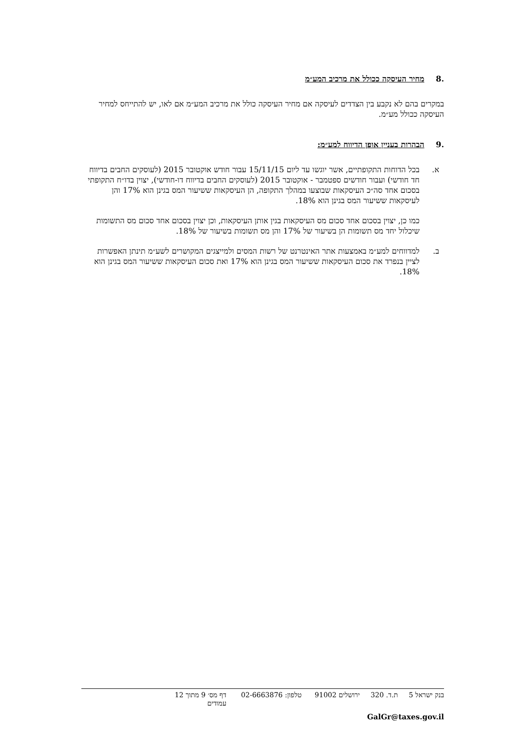.8 מחיר העיסקה ככולל את מרכיב המע״מ
במקרים בהם לא נקבע בין הצדדים לעיסקה אם מחיר העיסקה כולל את מרכיב המע״מ אם לאו, יש להתייחס למחיר העיסקה ככולל מע״מ.
.9 הבהרות בעניין אופן הדיווח למע״מ:
א. בכל הדוחות התקופתיים, אשר יוגשו עד ליום 15/11/15 עבור חודש אוקטובר 2015 (לעוסקים החבים בדיווח חד חודשי) ועבור חודשים ספטמבר - אוקטובר 2015 (לעוסקים החבים בדיווח דו-חודשי), יצוין בדו״ח התקופתי בסכום אחד סה״כ העיסקאות שבוצעו במהלך התקופה, הן העיסקאות ששיעור המס בגינן הוא 17% והן לעיסקאות ששיעור המס בגינן הוא 18%.
כמו כן, יצוין בסכום אחד סכום מס העיסקאות בגין אותן העיסקאות, וכן יצוין בסכום אחד סכום מס התשומות שיכלול יחד מס תשומות הן בשיעור של 17% והן מס תשומות בשיעור של 18%.
ב. למדווחים למע״מ באמצעות אתר האינטרנט של רשות המסים ולמייצגים המקושרים לשע״מ תינתן האפשרות לציין בנפרד את סכום העיסקאות ששיעור המס בגינן הוא 17% ואת סכום העיסקאות ששיעור המס בגינן הוא 18%.
בנק ישראל 5 ת.ד. 320 ירושלים 91002 טלפון: 02-6663876 דף מס׳ 9 מתוך 12 עמודים
GalGr@taxes.gov.il